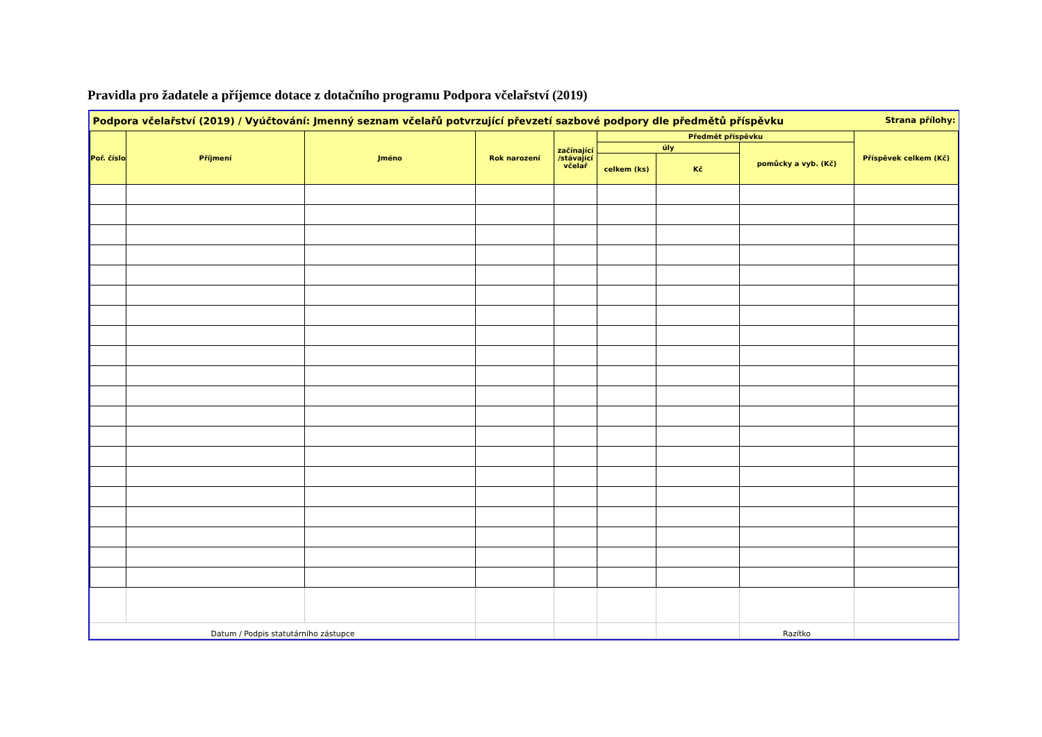Pravidla pro žadatele a příjemce dotace z dotačního programu Podpora včelařství (2019)
| Podpora včelařství (2019) / Vyúčtování: Jmenný seznam včelařů potvrzující převzetí sazbové podpory dle předmětů příspěvku Strana přílohy: | | | | | | | | |
| Poř. číslo | Příjmení | Jméno | Rok narození | začínající /stávající včelař | Předmět příspěvku | | | Příspěvek celkem (Kč) |
| | | | | | úly | | pomůcky a vyb. (Kč) | |
| | | | | | celkem (ks) | Kč | | |
| Datum / Podpis statutárního zástupce | | | | | | | Razítko | |